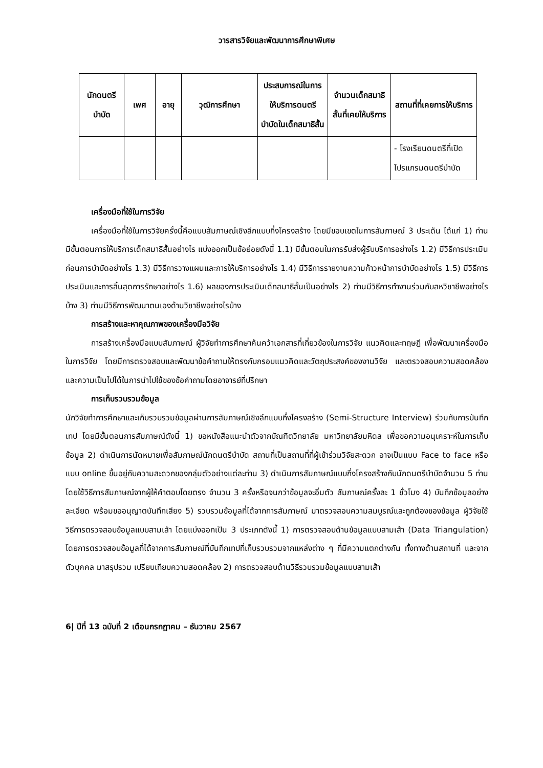วารสารวิจัยและพัฒนาการศึกษาพิเศษ
| นักดนตรีบำบัด | เพศ | อายุ | วุฒิการศึกษา | ประสบการณ์ในการให้บริการดนตรีบำบัดในเด็กสมาธิสั้น | จำนวนเด็กสมาธิสั้นที่เคยให้บริการ | สถานที่ที่เคยการให้บริการ |
| --- | --- | --- | --- | --- | --- | --- |
| | | | | | | - โรงเรียนดนตรีที่เปิดโปรแกรมดนตรีบำบัด |
เครื่องมือที่ใช้ในการวิจัย
เครื่องมือที่ใช้ในการวิจัยครั้งนี้คือแบบสัมภาษณ์เชิงลึกแบบกึ่งโครงสร้าง โดยมีขอบเขตในการสัมภาษณ์ 3 ประเด็น ได้แก่ 1) ท่านมีขั้นตอนการให้บริการเด็กสมาธิสั้นอย่างไร แบ่งออกเป็นข้อย่อยดังนี้ 1.1) มีขั้นตอนในการรับส่งผู้รับบริการอย่างไร 1.2) มีวิธีการประเมินก่อนการบำบัดอย่างไร 1.3) มีวิธีการวางแผนและการให้บริการอย่างไร 1.4) มีวิธีการรายงานความก้าวหน้าการบำบัดอย่างไร 1.5) มีวิธีการประเมินและการสิ้นสุดการรักษาอย่างไร 1.6) ผลของการประเมินเด็กสมาธิสั้นเป็นอย่างไร 2) ท่านมีวิธีการทำงานร่วมกับสหวิชาชีพอย่างไรบ้าง 3) ท่านมีวิธีการพัฒนาตนเองด้านวิชาชีพอย่างไรบ้าง
การสร้างและหาคุณภาพของเครื่องมือวิจัย
การสร้างเครื่องมือแบบสัมภาษณ์ ผู้วิจัยทำการศึกษาค้นคว้าเอกสารที่เกี่ยวข้องในการวิจัย แนวคิดและทฤษฎี เพื่อพัฒนาเครื่องมือในการวิจัย โดยมีการตรวจสอบและพัฒนาข้อคำถามให้ตรงกับกรอบแนวคิดและวัตถุประสงค์ของงานวิจัย และตรวจสอบความสอดคล้องและความเป็นไปได้ในการนำไปใช้ของข้อคำถามโดยอาจารย์ที่ปรึกษา
การเก็บรวบรวมข้อมูล
นักวิจัยทำการศึกษาและเก็บรวบรวมข้อมูลผ่านการสัมภาษณ์เชิงลึกแบบกึ่งโครงสร้าง (Semi-Structure Interview) ร่วมกับการบันทึกเทป โดยมีขั้นตอนการสัมภาษณ์ดังนี้ 1) ขอหนังสือแนะนำตัวจากบัณฑิตวิทยาลัย มหาวิทยาลัยมหิดล เพื่อขอความอนุเคราะห์ในการเก็บข้อมูล 2) ดำเนินการนัดหมายเพื่อสัมภาษณ์นักดนตรีบำบัด สถานที่เป็นสถานที่ที่ผู้เข้าร่วมวิจัยสะดวก อาจเป็นแบบ Face to face หรือแบบ online ขึ้นอยู่กับความสะดวกของกลุ่มตัวอย่างแต่ละท่าน 3) ดำเนินการสัมภาษณ์แบบกึ่งโครงสร้างกับนักดนตรีบำบัดจำนวน 5 ท่าน โดยใช้วิธีการสัมภาษณ์จากผู้ให้คำตอบโดยตรง จำนวน 3 ครั้งหรือจนกว่าข้อมูลจะอิ่มตัว สัมภาษณ์ครั้งละ 1 ชั่วโมง 4) บันทึกข้อมูลอย่างละเอียด พร้อมขออนุญาตบันทึกเสียง 5) รวบรวมข้อมูลที่ได้จากการสัมภาษณ์ มาตรวจสอบความสมบูรณ์และถูกต้องของข้อมูล ผู้วิจัยใช้วิธีการตรวจสอบข้อมูลแบบสามเส้า โดยแบ่งออกเป็น 3 ประเภทดังนี้ 1) การตรวจสอบด้านข้อมูลแบบสามเส้า (Data Triangulation) โดยการตรวจสอบข้อมูลที่ได้จากการสัมภาษณ์ที่บันทึกเทปที่เก็บรวบรวมจากแหล่งต่าง ๆ ที่มีความแตกต่างกัน ทั้งทางด้านสถานที่ และจากตัวบุคคล มาสรุปรวม เปรียบเทียบความสอดคล้อง 2) การตรวจสอบด้านวิธีรวบรวมข้อมูลแบบสามเส้า
6| ปีที่ 13 ฉบับที่ 2 เดือนกรกฎาคม – ธันวาคม 2567